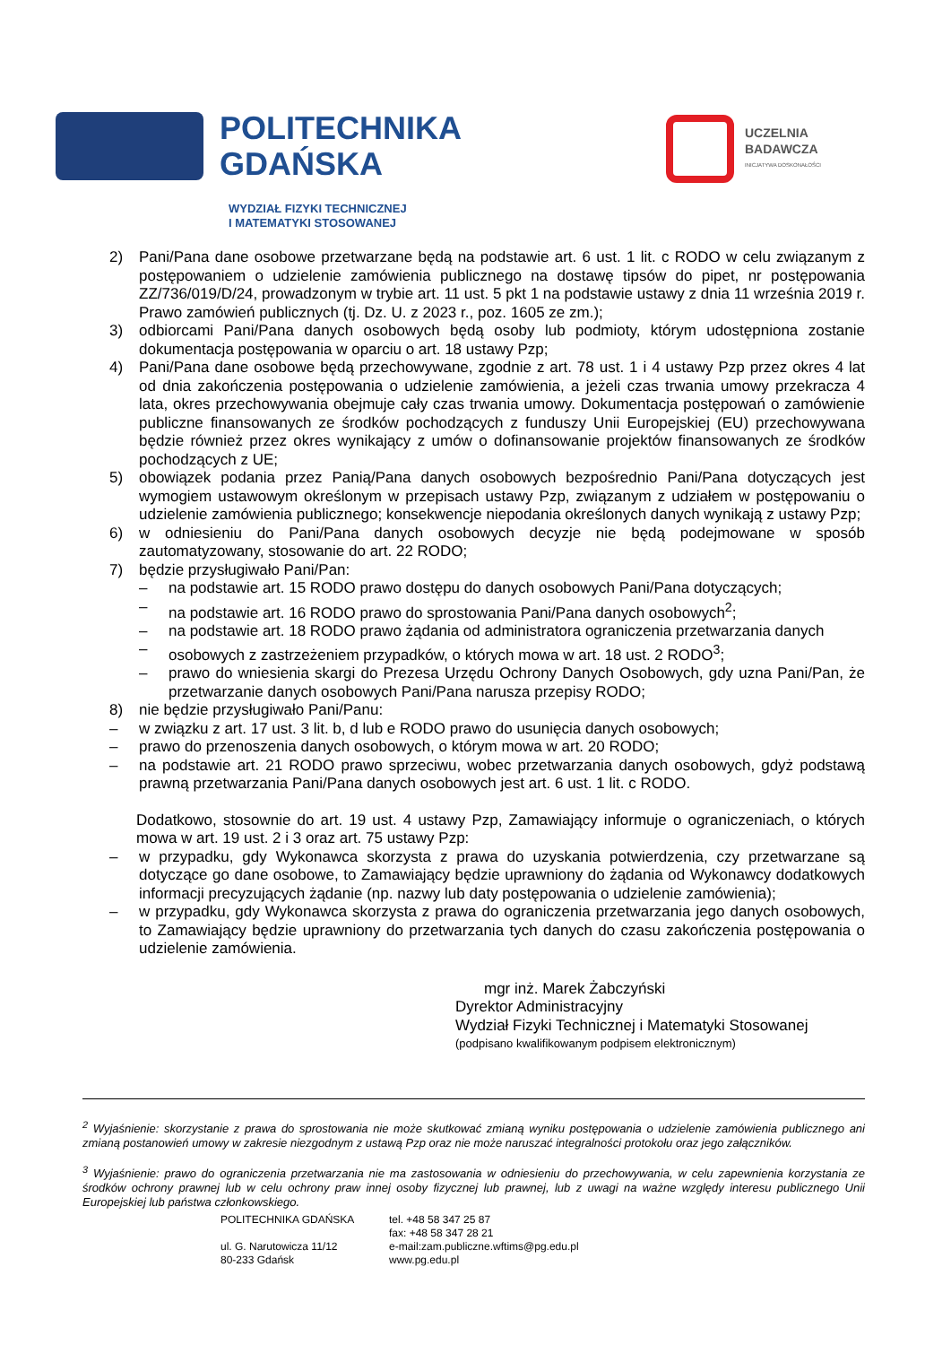POLITECHNIKA
GDAŃSKA
UCZELNIA
BADAWCZA
INICJATYWA DOSKONAŁOŚCI
WYDZIAŁ FIZYKI TECHNICZNEJ
I MATEMATYKI STOSOWANEJ
2) Pani/Pana dane osobowe przetwarzane będą na podstawie art. 6 ust. 1 lit. c RODO w celu związanym z postępowaniem o udzielenie zamówienia publicznego na dostawę tipsów do pipet, nr postępowania ZZ/736/019/D/24, prowadzonym w trybie art. 11 ust. 5 pkt 1 na podstawie ustawy z dnia 11 września 2019 r. Prawo zamówień publicznych (tj. Dz. U. z 2023 r., poz. 1605 ze zm.);
3) odbiorcami Pani/Pana danych osobowych będą osoby lub podmioty, którym udostępniona zostanie dokumentacja postępowania w oparciu o art. 18 ustawy Pzp;
4) Pani/Pana dane osobowe będą przechowywane, zgodnie z art. 78 ust. 1 i 4 ustawy Pzp przez okres 4 lat od dnia zakończenia postępowania o udzielenie zamówienia, a jeżeli czas trwania umowy przekracza 4 lata, okres przechowywania obejmuje cały czas trwania umowy. Dokumentacja postępowań o zamówienie publiczne finansowanych ze środków pochodzących z funduszy Unii Europejskiej (EU) przechowywana będzie również przez okres wynikający z umów o dofinansowanie projektów finansowanych ze środków pochodzących z UE;
5) obowiązek podania przez Panią/Pana danych osobowych bezpośrednio Pani/Pana dotyczących jest wymogiem ustawowym określonym w przepisach ustawy Pzp, związanym z udziałem w postępowaniu o udzielenie zamówienia publicznego; konsekwencje niepodania określonych danych wynikają z ustawy Pzp;
6) w odniesieniu do Pani/Pana danych osobowych decyzje nie będą podejmowane w sposób zautomatyzowany, stosowanie do art. 22 RODO;
7) będzie przysługiwało Pani/Pan:
– na podstawie art. 15 RODO prawo dostępu do danych osobowych Pani/Pana dotyczących;
– na podstawie art. 16 RODO prawo do sprostowania Pani/Pana danych osobowych<sup>2</sup>;
– na podstawie art. 18 RODO prawo żądania od administratora ograniczenia przetwarzania danych
– osobowych z zastrzeżeniem przypadków, o których mowa w art. 18 ust. 2 RODO<sup>3</sup>;
– prawo do wniesienia skargi do Prezesa Urzędu Ochrony Danych Osobowych, gdy uzna Pani/Pan, że przetwarzanie danych osobowych Pani/Pana narusza przepisy RODO;
8) nie będzie przysługiwało Pani/Panu:
– w związku z art. 17 ust. 3 lit. b, d lub e RODO prawo do usunięcia danych osobowych;
– prawo do przenoszenia danych osobowych, o którym mowa w art. 20 RODO;
– na podstawie art. 21 RODO prawo sprzeciwu, wobec przetwarzania danych osobowych, gdyż podstawą prawną przetwarzania Pani/Pana danych osobowych jest art. 6 ust. 1 lit. c RODO.
Dodatkowo, stosownie do art. 19 ust. 4 ustawy Pzp, Zamawiający informuje o ograniczeniach, o których mowa w art. 19 ust. 2 i 3 oraz art. 75 ustawy Pzp:
– w przypadku, gdy Wykonawca skorzysta z prawa do uzyskania potwierdzenia, czy przetwarzane są dotyczące go dane osobowe, to Zamawiający będzie uprawniony do żądania od Wykonawcy dodatkowych informacji precyzujących żądanie (np. nazwy lub daty postępowania o udzielenie zamówienia);
– w przypadku, gdy Wykonawca skorzysta z prawa do ograniczenia przetwarzania jego danych osobowych, to Zamawiający będzie uprawniony do przetwarzania tych danych do czasu zakończenia postępowania o udzielenie zamówienia.
mgr inż. Marek Żabczyński
Dyrektor Administracyjny
Wydział Fizyki Technicznej i Matematyki Stosowanej
(podpisano kwalifikowanym podpisem elektronicznym)
<sup>2</sup> Wyjaśnienie: skorzystanie z prawa do sprostowania nie może skutkować zmianą wyniku postępowania o udzielenie zamówienia publicznego ani zmianą postanowień umowy w zakresie niezgodnym z ustawą Pzp oraz nie może naruszać integralności protokołu oraz jego załączników.
<sup>3</sup> Wyjaśnienie: prawo do ograniczenia przetwarzania nie ma zastosowania w odniesieniu do przechowywania, w celu zapewnienia korzystania ze środków ochrony prawnej lub w celu ochrony praw innej osoby fizycznej lub prawnej, lub z uwagi na ważne względy interesu publicznego Unii Europejskiej lub państwa członkowskiego.
POLITECHNIKA GDAŃSKA
ul. G. Narutowicza 11/12
80-233 Gdańsk
tel. +48 58 347 25 87
fax: +48 58 347 28 21
e-mail:zam.publiczne.wftims@pg.edu.pl
www.pg.edu.pl